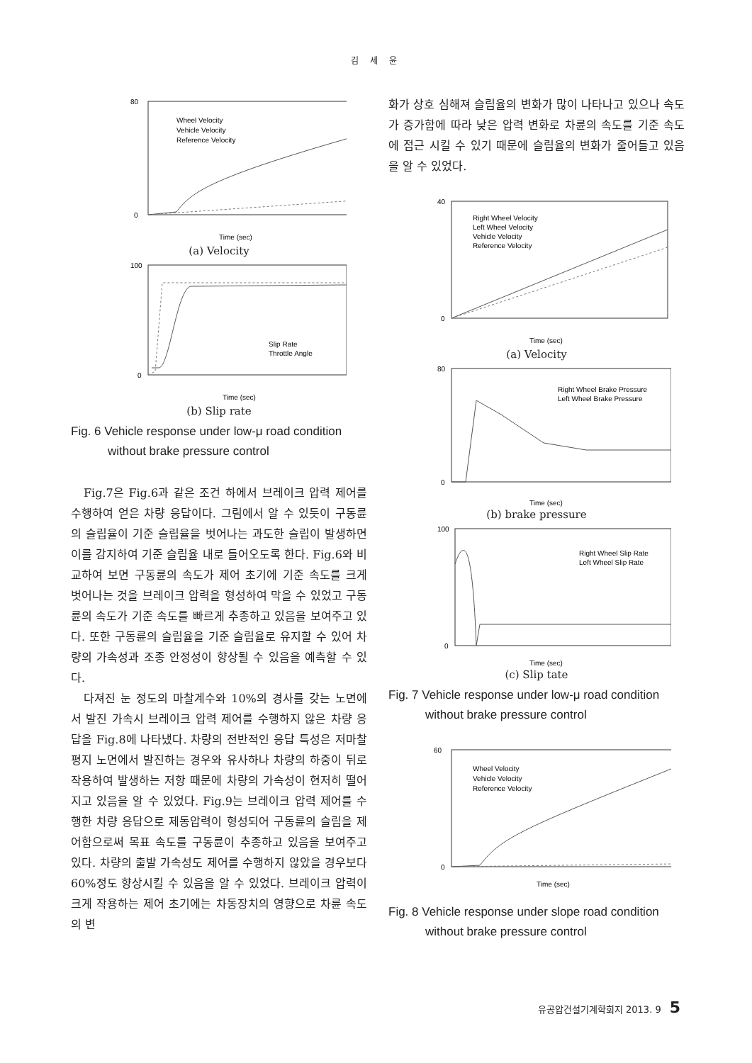김 세 윤
80
0
Time (sec)
Wheel Velocity
Vehicle Velocity
Reference Velocity
(a) Velocity
100
0
Time (sec)
Slip Rate
Throttle Angle
(b) Slip rate
Fig. 6 Vehicle response under low-μ road condition
without brake pressure control
Fig.7은 Fig.6과 같은 조건 하에서 브레이크 압력 제어를 수행하여 얻은 차량 응답이다. 그림에서 알 수 있듯이 구동륜의 슬립율이 기준 슬립율을 벗어나는 과도한 슬립이 발생하면 이를 감지하여 기준 슬립율 내로 들어오도록 한다. Fig.6와 비교하여 보면 구동륜의 속도가 제어 초기에 기준 속도를 크게 벗어나는 것을 브레이크 압력을 형성하여 막을 수 있었고 구동륜의 속도가 기준 속도를 빠르게 추종하고 있음을 보여주고 있다. 또한 구동륜의 슬립율을 기준 슬립율로 유지할 수 있어 차량의 가속성과 조종 안정성이 향상될 수 있음을 예측할 수 있다.
다져진 눈 정도의 마찰계수와 10%의 경사를 갖는 노면에서 발진 가속시 브레이크 압력 제어를 수행하지 않은 차량 응답을 Fig.8에 나타냈다. 차량의 전반적인 응답 특성은 저마찰 평지 노면에서 발진하는 경우와 유사하나 차량의 하중이 뒤로 작용하여 발생하는 저항 때문에 차량의 가속성이 현저히 떨어지고 있음을 알 수 있었다. Fig.9는 브레이크 압력 제어를 수행한 차량 응답으로 제동압력이 형성되어 구동륜의 슬립을 제어함으로써 목표 속도를 구동륜이 추종하고 있음을 보여주고 있다. 차량의 출발 가속성도 제어를 수행하지 않았을 경우보다 60%정도 향상시킬 수 있음을 알 수 있었다. 브레이크 압력이 크게 작용하는 제어 초기에는 차동장치의 영향으로 차륜 속도의 변
화가 상호 심해져 슬립율의 변화가 많이 나타나고 있으나 속도가 증가함에 따라 낮은 압력 변화로 차륜의 속도를 기준 속도에 접근 시킬 수 있기 때문에 슬립율의 변화가 줄어들고 있음을 알 수 있었다.
40
0
Time (sec)
Right Wheel Velocity
Left Wheel Velocity
Vehicle Velocity
Reference Velocity
(a) Velocity
80
0
Time (sec)
Right Wheel Brake Pressure
Left Wheel Brake Pressure
(b) brake pressure
100
0
Time (sec)
Right Wheel Slip Rate
Left Wheel Slip Rate
(c) Slip tate
Fig. 7 Vehicle response under low-μ road condition
without brake pressure control
60
0
Time (sec)
Wheel Velocity
Vehicle Velocity
Reference Velocity
Fig. 8 Vehicle response under slope road condition
without brake pressure control
유공압건설기계학회지 2013. 9 5